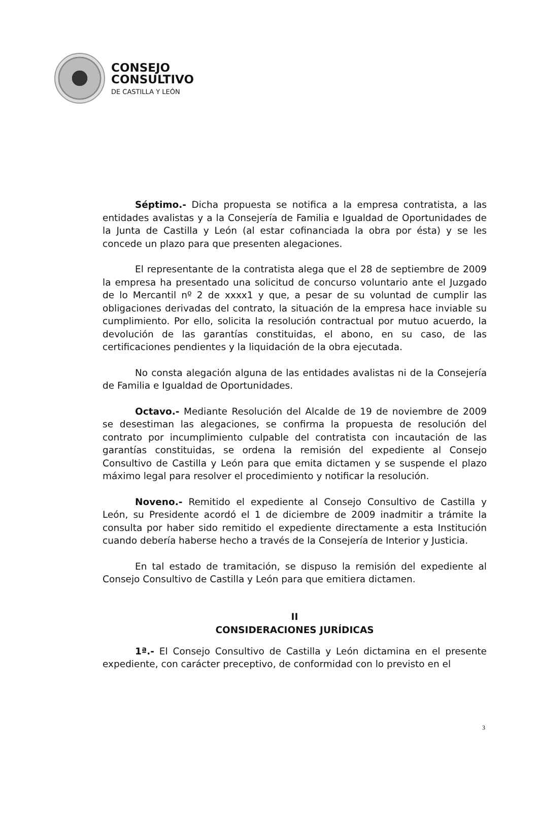CONSEJO
CONSULTIVO
DE CASTILLA Y LEÓN
Séptimo.- Dicha propuesta se notifica a la empresa contratista, a las entidades avalistas y a la Consejería de Familia e Igualdad de Oportunidades de la Junta de Castilla y León (al estar cofinanciada la obra por ésta) y se les concede un plazo para que presenten alegaciones.
El representante de la contratista alega que el 28 de septiembre de 2009 la empresa ha presentado una solicitud de concurso voluntario ante el Juzgado de lo Mercantil nº 2 de xxxx1 y que, a pesar de su voluntad de cumplir las obligaciones derivadas del contrato, la situación de la empresa hace inviable su cumplimiento. Por ello, solicita la resolución contractual por mutuo acuerdo, la devolución de las garantías constituidas, el abono, en su caso, de las certificaciones pendientes y la liquidación de la obra ejecutada.
No consta alegación alguna de las entidades avalistas ni de la Consejería de Familia e Igualdad de Oportunidades.
Octavo.- Mediante Resolución del Alcalde de 19 de noviembre de 2009 se desestiman las alegaciones, se confirma la propuesta de resolución del contrato por incumplimiento culpable del contratista con incautación de las garantías constituidas, se ordena la remisión del expediente al Consejo Consultivo de Castilla y León para que emita dictamen y se suspende el plazo máximo legal para resolver el procedimiento y notificar la resolución.
Noveno.- Remitido el expediente al Consejo Consultivo de Castilla y León, su Presidente acordó el 1 de diciembre de 2009 inadmitir a trámite la consulta por haber sido remitido el expediente directamente a esta Institución cuando debería haberse hecho a través de la Consejería de Interior y Justicia.
En tal estado de tramitación, se dispuso la remisión del expediente al Consejo Consultivo de Castilla y León para que emitiera dictamen.
II
CONSIDERACIONES JURÍDICAS
1ª.- El Consejo Consultivo de Castilla y León dictamina en el presente expediente, con carácter preceptivo, de conformidad con lo previsto en el
3